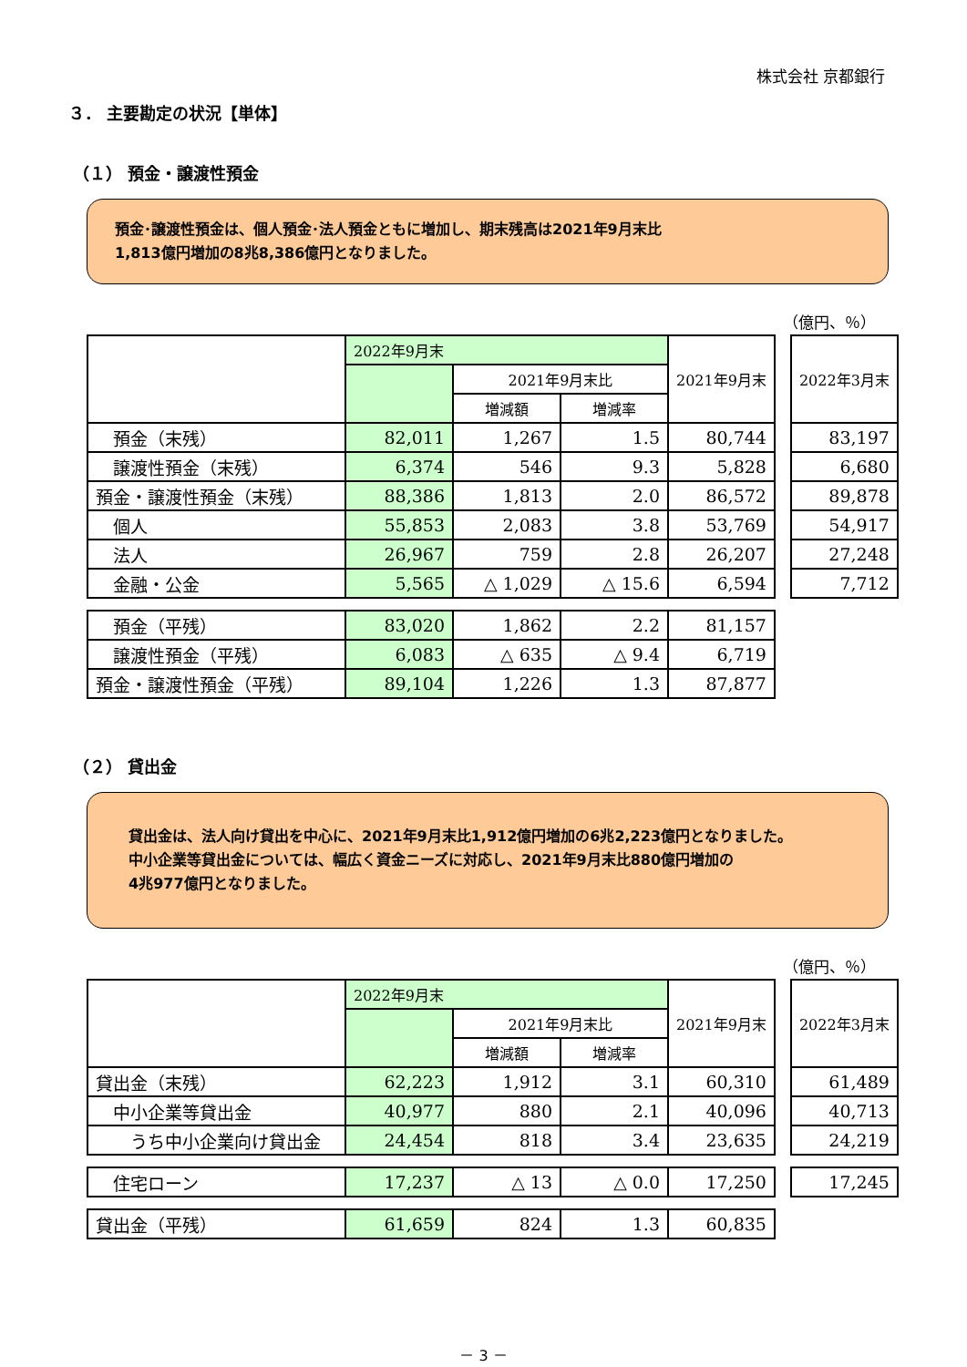株式会社 京都銀行
３． 主要勘定の状況【単体】
（１） 預金・譲渡性預金
預金･譲渡性預金は、個人預金･法人預金ともに増加し、期末残高は2021年9月末比
1,813億円増加の8兆8,386億円となりました。
（億円、％）
| | 2022年9月末 | | | 2021年9月末 | | 2022年3月末 |
| | | 2021年9月末比 | | | | |
| | | 増減額 | 増減率 | | | |
| 預金（末残） | 82,011 | 1,267 | 1.5 | 80,744 | | 83,197 |
| 譲渡性預金（末残） | 6,374 | 546 | 9.3 | 5,828 | | 6,680 |
| 預金・譲渡性預金（末残） | 88,386 | 1,813 | 2.0 | 86,572 | | 89,878 |
| 個人 | 55,853 | 2,083 | 3.8 | 53,769 | | 54,917 |
| 法人 | 26,967 | 759 | 2.8 | 26,207 | | 27,248 |
| 金融・公金 | 5,565 | △ 1,029 | △ 15.6 | 6,594 | | 7,712 |
| 預金（平残） | 83,020 | 1,862 | 2.2 | 81,157 | | |
| 譲渡性預金（平残） | 6,083 | △ 635 | △ 9.4 | 6,719 | | |
| 預金・譲渡性預金（平残） | 89,104 | 1,226 | 1.3 | 87,877 | | |
（２） 貸出金
貸出金は、法人向け貸出を中心に、2021年9月末比1,912億円増加の6兆2,223億円となりました。
中小企業等貸出金については、幅広く資金ニーズに対応し、2021年9月末比880億円増加の
4兆977億円となりました。
（億円、％）
| | 2022年9月末 | | | 2021年9月末 | | 2022年3月末 |
| | | 2021年9月末比 | | | | |
| | | 増減額 | 増減率 | | | |
| 貸出金（末残） | 62,223 | 1,912 | 3.1 | 60,310 | | 61,489 |
| 中小企業等貸出金 | 40,977 | 880 | 2.1 | 40,096 | | 40,713 |
| うち中小企業向け貸出金 | 24,454 | 818 | 3.4 | 23,635 | | 24,219 |
| 住宅ローン | 17,237 | △ 13 | △ 0.0 | 17,250 | | 17,245 |
| 貸出金（平残） | 61,659 | 824 | 1.3 | 60,835 | | |
－ 3 －